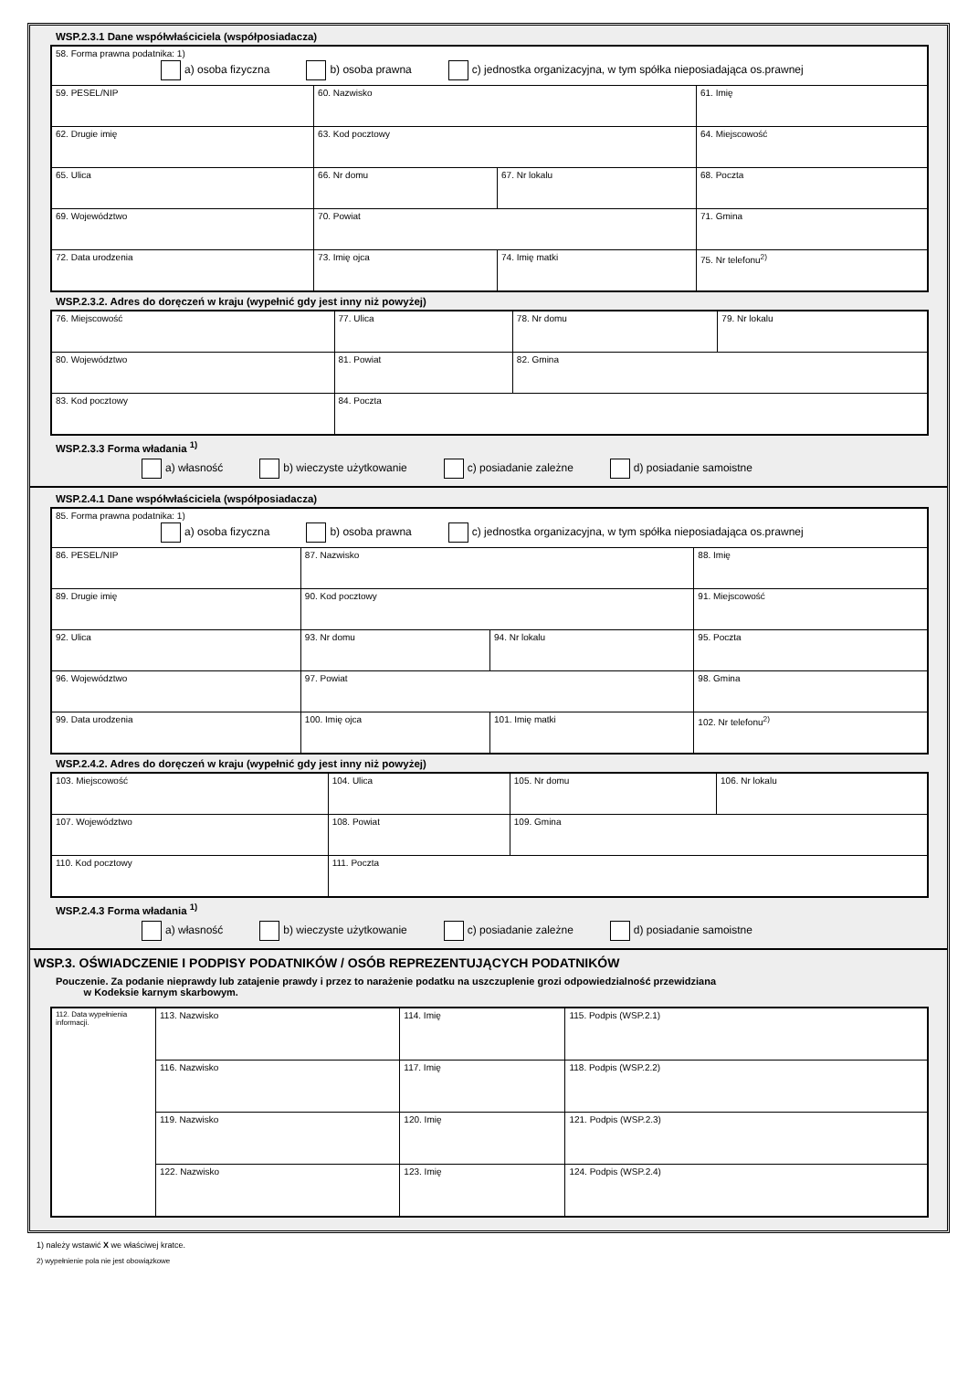WSP.2.3.1 Dane współwłaściciela (współposiadacza)
| 58. Forma prawna podatnika: 1) a) osoba fizyczna b) osoba prawna c) jednostka organizacyjna, w tym spółka nieposiadająca os.prawnej | | | | | |
| 59. PESEL/NIP | | 60. Nazwisko | | 61. Imię | |
| 62. Drugie imię | | 63. Kod pocztowy | | 64. Miejscowość | |
| 65. Ulica | | 66. Nr domu | 67. Nr lokalu | 68. Poczta | |
| 69. Województwo | | 70. Powiat | | 71. Gmina | |
| 72. Data urodzenia | 73. Imię ojca | | 74. Imię matki | | 75. Nr telefonu<sup>2)</sup> |
WSP.2.3.2. Adres do doręczeń w kraju (wypełnić gdy jest inny niż powyżej)
| 76. Miejscowość | 77. Ulica | 78. Nr domu | 79. Nr lokalu |
| 80. Województwo | 81. Powiat | 82. Gmina | |
| 83. Kod pocztowy | 84. Poczta | | |
WSP.2.3.3 Forma władania <sup>1)</sup>
a) własność b) wieczyste użytkowanie c) posiadanie zależne d) posiadanie samoistne
WSP.2.4.1 Dane współwłaściciela (współposiadacza)
| 85. Forma prawna podatnika: 1) a) osoba fizyczna b) osoba prawna c) jednostka organizacyjna, w tym spółka nieposiadająca os.prawnej | | | | | |
| 86. PESEL/NIP | | 87. Nazwisko | | 88. Imię | |
| 89. Drugie imię | | 90. Kod pocztowy | | 91. Miejscowość | |
| 92. Ulica | | 93. Nr domu | 94. Nr lokalu | 95. Poczta | |
| 96. Województwo | | 97. Powiat | | 98. Gmina | |
| 99. Data urodzenia | 100. Imię ojca | | 101. Imię matki | | 102. Nr telefonu<sup>2)</sup> |
WSP.2.4.2. Adres do doręczeń w kraju (wypełnić gdy jest inny niż powyżej)
| 103. Miejscowość | 104. Ulica | 105. Nr domu | 106. Nr lokalu |
| 107. Województwo | 108. Powiat | 109. Gmina | |
| 110. Kod pocztowy | 111. Poczta | | |
WSP.2.4.3 Forma władania <sup>1)</sup>
a) własność b) wieczyste użytkowanie c) posiadanie zależne d) posiadanie samoistne
WSP.3. OŚWIADCZENIE I PODPISY PODATNIKÓW / OSÓB REPREZENTUJĄCYCH PODATNIKÓW
Pouczenie. Za podanie nieprawdy lub zatajenie prawdy i przez to narażenie podatku na uszczuplenie grozi odpowiedzialność przewidziana
w Kodeksie karnym skarbowym.
| 112. Data wypełnienia informacji. | 113. Nazwisko | 114. Imię | 115. Podpis (WSP.2.1) |
| | 116. Nazwisko | 117. Imię | 118. Podpis (WSP.2.2) |
| | 119. Nazwisko | 120. Imię | 121. Podpis (WSP.2.3) |
| | 122. Nazwisko | 123. Imię | 124. Podpis (WSP.2.4) |
1) należy wstawić X we właściwej kratce.
2) wypełnienie pola nie jest obowiązkowe